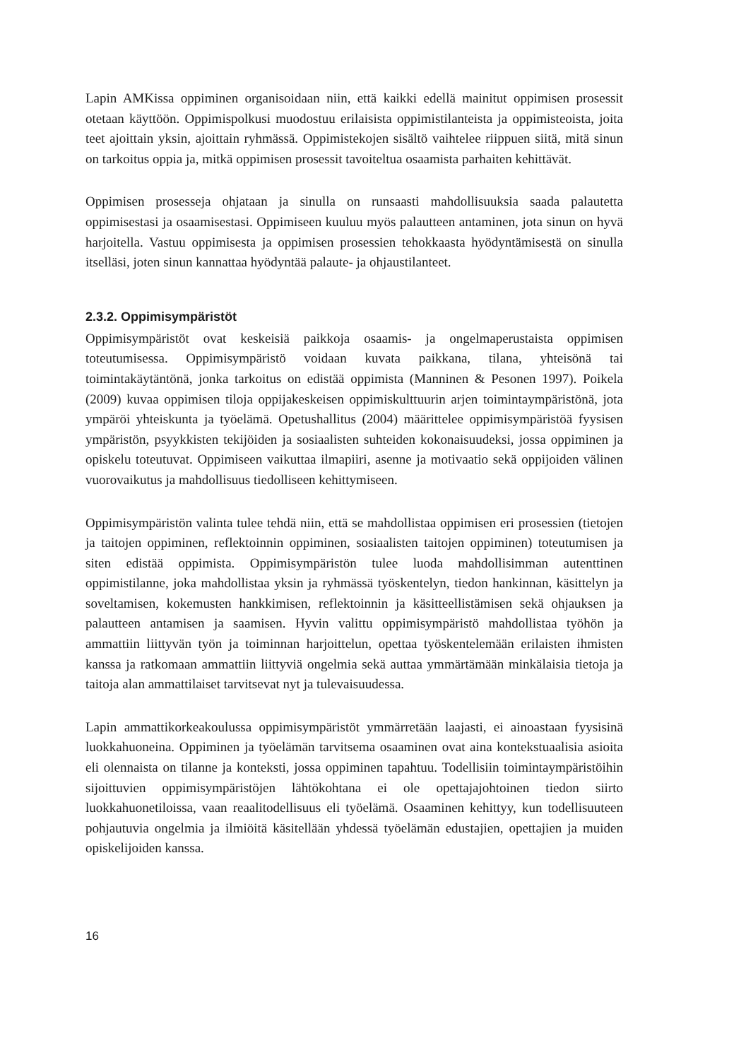Lapin AMKissa oppiminen organisoidaan niin, että kaikki edellä mainitut oppimisen prosessit otetaan käyttöön. Oppimispolkusi muodostuu erilaisista oppimistilanteista ja oppimisteoista, joita teet ajoittain yksin, ajoittain ryhmässä. Oppimistekojen sisältö vaihtelee riippuen siitä, mitä sinun on tarkoitus oppia ja, mitkä oppimisen prosessit tavoiteltua osaamista parhaiten kehittävät.
Oppimisen prosesseja ohjataan ja sinulla on runsaasti mahdollisuuksia saada palautetta oppimisestasi ja osaamisestasi. Oppimiseen kuuluu myös palautteen antaminen, jota sinun on hyvä harjoitella. Vastuu oppimisesta ja oppimisen prosessien tehokkaasta hyödyntämisestä on sinulla itselläsi, joten sinun kannattaa hyödyntää palaute- ja ohjaustilanteet.
2.3.2. Oppimisympäristöt
Oppimisympäristöt ovat keskeisiä paikkoja osaamis- ja ongelmaperustaista oppimisen toteutumisessa. Oppimisympäristö voidaan kuvata paikkana, tilana, yhteisönä tai toimintakäytäntönä, jonka tarkoitus on edistää oppimista (Manninen & Pesonen 1997). Poikela (2009) kuvaa oppimisen tiloja oppijakeskeisen oppimiskulttuurin arjen toimintaympäristönä, jota ympäröi yhteiskunta ja työelämä. Opetushallitus (2004) määrittelee oppimisympäristöä fyysisen ympäristön, psyykkisten tekijöiden ja sosiaalisten suhteiden kokonaisuudeksi, jossa oppiminen ja opiskelu toteutuvat. Oppimiseen vaikuttaa ilmapiiri, asenne ja motivaatio sekä oppijoiden välinen vuorovaikutus ja mahdollisuus tiedolliseen kehittymiseen.
Oppimisympäristön valinta tulee tehdä niin, että se mahdollistaa oppimisen eri prosessien (tietojen ja taitojen oppiminen, reflektoinnin oppiminen, sosiaalisten taitojen oppiminen) toteutumisen ja siten edistää oppimista. Oppimisympäristön tulee luoda mahdollisimman autenttinen oppimistilanne, joka mahdollistaa yksin ja ryhmässä työskentelyn, tiedon hankinnan, käsittelyn ja soveltamisen, kokemusten hankkimisen, reflektoinnin ja käsitteellistämisen sekä ohjauksen ja palautteen antamisen ja saamisen. Hyvin valittu oppimisympäristö mahdollistaa työhön ja ammattiin liittyvän työn ja toiminnan harjoittelun, opettaa työskentelemään erilaisten ihmisten kanssa ja ratkomaan ammattiin liittyviä ongelmia sekä auttaa ymmärtämään minkälaisia tietoja ja taitoja alan ammattilaiset tarvitsevat nyt ja tulevaisuudessa.
Lapin ammattikorkeakoulussa oppimisympäristöt ymmärretään laajasti, ei ainoastaan fyysisinä luokkahuoneina. Oppiminen ja työelämän tarvitsema osaaminen ovat aina kontekstuaalisia asioita eli olennaista on tilanne ja konteksti, jossa oppiminen tapahtuu. Todellisiin toimintaympäristöihin sijoittuvien oppimisympäristöjen lähtökohtana ei ole opettajajohtoinen tiedon siirto luokkahuonetiloissa, vaan reaalitodellisuus eli työelämä. Osaaminen kehittyy, kun todellisuuteen pohjautuvia ongelmia ja ilmiöitä käsitellään yhdessä työelämän edustajien, opettajien ja muiden opiskelijoiden kanssa.
16